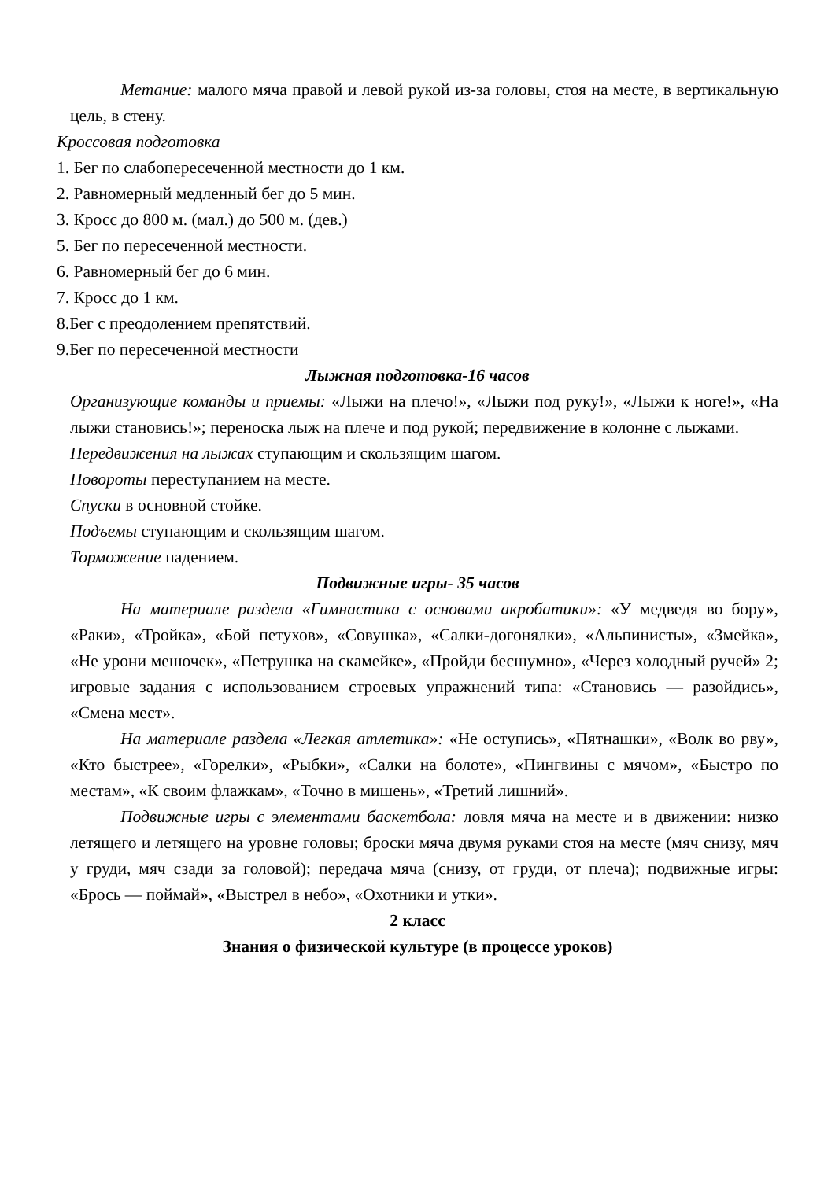Метание: малого мяча правой и левой рукой из-за головы, стоя на месте, в вертикальную цель, в стену.
Кроссовая подготовка
1. Бег по слабопересеченной местности до 1 км.
2. Равномерный медленный бег до 5 мин.
3. Кросс до 800 м. (мал.) до 500 м. (дев.)
5. Бег по пересеченной местности.
6. Равномерный бег до 6 мин.
7. Кросс до 1 км.
8.Бег с преодолением препятствий.
9.Бег по пересеченной местности
Лыжная подготовка-16 часов
Организующие команды и приемы: «Лыжи на плечо!», «Лыжи под руку!», «Лыжи к ноге!», «На лыжи становись!»; переноска лыж на плече и под рукой; передвижение в колонне с лыжами.
Передвижения на лыжах ступающим и скользящим шагом.
Повороты переступанием на месте.
Спуски в основной стойке.
Подъемы ступающим и скользящим шагом.
Торможение падением.
Подвижные игры- 35 часов
На материале раздела «Гимнастика с основами акробатики»: «У медведя во бору», «Раки», «Тройка», «Бой петухов», «Совушка», «Салки-догонялки», «Альпинисты», «Змейка», «Не урони мешочек», «Петрушка на скамейке», «Пройди бесшумно», «Через холодный ручей» 2; игровые задания с использованием строевых упражнений типа: «Становись — разойдись», «Смена мест».
На материале раздела «Легкая атлетика»: «Не оступись», «Пятнашки», «Волк во рву», «Кто быстрее», «Горелки», «Рыбки», «Салки на болоте», «Пингвины с мячом», «Быстро по местам», «К своим флажкам», «Точно в мишень», «Третий лишний».
Подвижные игры с элементами баскетбола: ловля мяча на месте и в движении: низко летящего и летящего на уровне головы; броски мяча двумя руками стоя на месте (мяч снизу, мяч у груди, мяч сзади за головой); передача мяча (снизу, от груди, от плеча); подвижные игры: «Брось — поймай», «Выстрел в небо», «Охотники и утки».
2 класс
Знания о физической культуре (в процессе уроков)